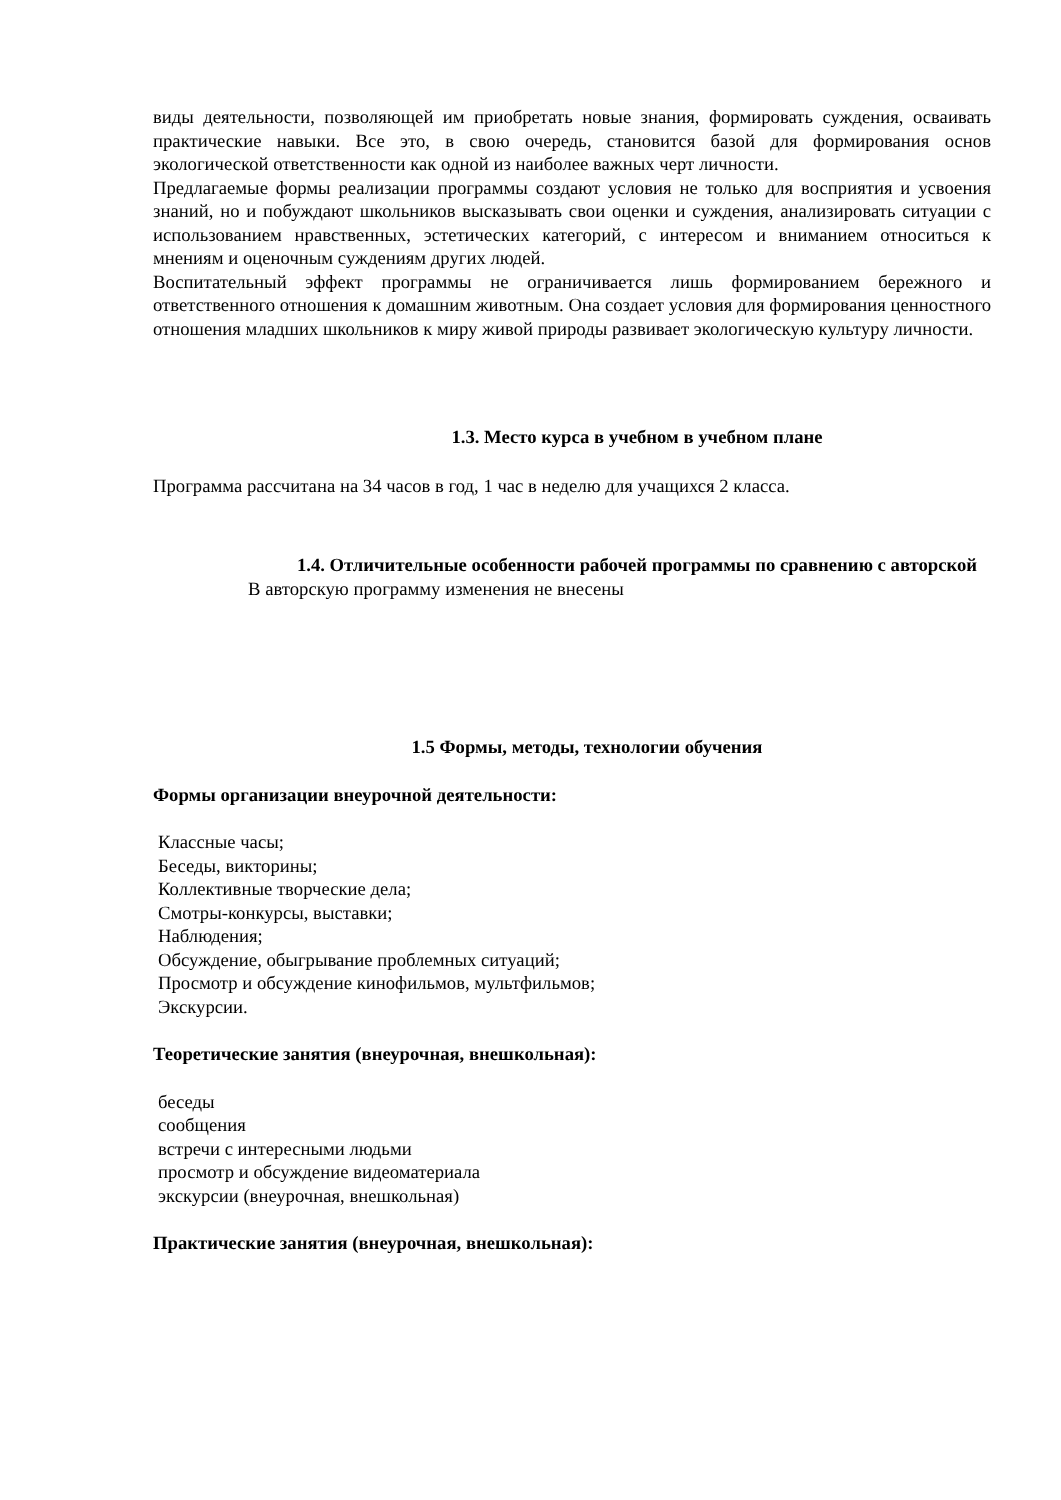виды деятельности, позволяющей им приобретать новые знания, формировать суждения, осваивать практические навыки. Все это, в свою очередь, становится базой для формирования основ экологической ответственности как одной из наиболее важных черт личности.
Предлагаемые формы реализации программы создают условия не только для восприятия и усвоения знаний, но и побуждают школьников высказывать свои оценки и суждения, анализировать ситуации с использованием нравственных, эстетических категорий, с интересом и вниманием относиться к мнениям и оценочным суждениям других людей.
Воспитательный эффект программы не ограничивается лишь формированием бережного и ответственного отношения к домашним животным. Она создает условия для формирования ценностного отношения младших школьников к миру живой природы развивает экологическую культуру личности.
1.3. Место курса в учебном в учебном плане
Программа рассчитана на 34 часов в год, 1 час в неделю для учащихся 2 класса.
1.4. Отличительные особенности рабочей программы по сравнению с авторской
В авторскую программу изменения не внесены
1.5 Формы, методы, технологии обучения
Формы организации внеурочной деятельности:
Классные часы;
Беседы, викторины;
Коллективные творческие дела;
Смотры-конкурсы, выставки;
Наблюдения;
Обсуждение, обыгрывание проблемных ситуаций;
Просмотр и обсуждение кинофильмов, мультфильмов;
Экскурсии.
Теоретические занятия (внеурочная, внешкольная):
беседы
сообщения
встречи с интересными людьми
просмотр и обсуждение видеоматериала
экскурсии (внеурочная, внешкольная)
Практические занятия (внеурочная, внешкольная):